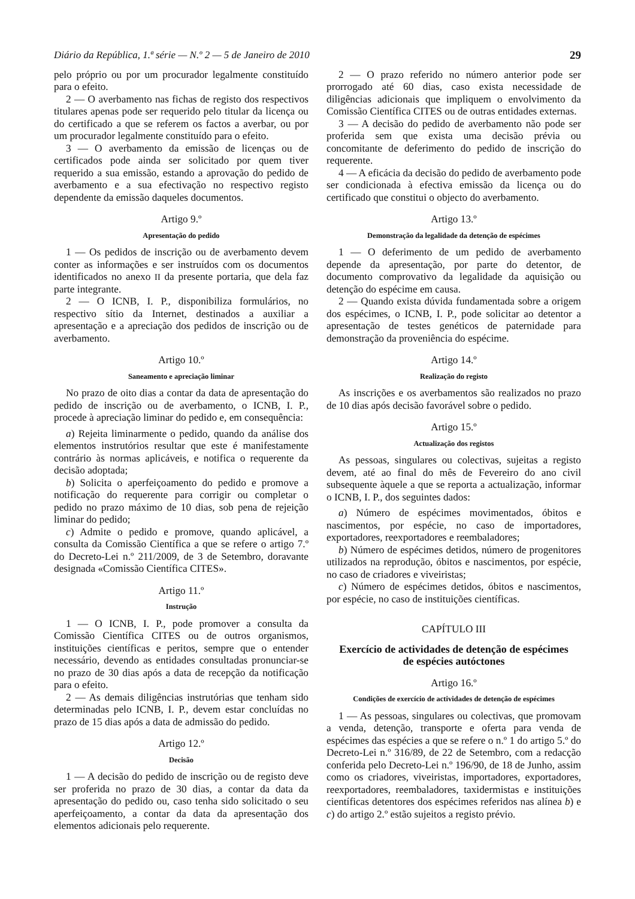Diário da República, 1.ª série — N.º 2 — 5 de Janeiro de 2010 29
pelo próprio ou por um procurador legalmente constituído para o efeito.
2 — O averbamento nas fichas de registo dos respectivos titulares apenas pode ser requerido pelo titular da licença ou do certificado a que se referem os factos a averbar, ou por um procurador legalmente constituído para o efeito.
3 — O averbamento da emissão de licenças ou de certificados pode ainda ser solicitado por quem tiver requerido a sua emissão, estando a aprovação do pedido de averbamento e a sua efectivação no respectivo registo dependente da emissão daqueles documentos.
Artigo 9.º
Apresentação do pedido
1 — Os pedidos de inscrição ou de averbamento devem conter as informações e ser instruídos com os documentos identificados no anexo II da presente portaria, que dela faz parte integrante.
2 — O ICNB, I. P., disponibiliza formulários, no respectivo sítio da Internet, destinados a auxiliar a apresentação e a apreciação dos pedidos de inscrição ou de averbamento.
Artigo 10.º
Saneamento e apreciação liminar
No prazo de oito dias a contar da data de apresentação do pedido de inscrição ou de averbamento, o ICNB, I. P., procede à apreciação liminar do pedido e, em consequência:
a) Rejeita liminarmente o pedido, quando da análise dos elementos instrutórios resultar que este é manifestamente contrário às normas aplicáveis, e notifica o requerente da decisão adoptada;
b) Solicita o aperfeiçoamento do pedido e promove a notificação do requerente para corrigir ou completar o pedido no prazo máximo de 10 dias, sob pena de rejeição liminar do pedido;
c) Admite o pedido e promove, quando aplicável, a consulta da Comissão Científica a que se refere o artigo 7.º do Decreto-Lei n.º 211/2009, de 3 de Setembro, doravante designada «Comissão Científica CITES».
Artigo 11.º
Instrução
1 — O ICNB, I. P., pode promover a consulta da Comissão Científica CITES ou de outros organismos, instituições científicas e peritos, sempre que o entender necessário, devendo as entidades consultadas pronunciar-se no prazo de 30 dias após a data de recepção da notificação para o efeito.
2 — As demais diligências instrutórias que tenham sido determinadas pelo ICNB, I. P., devem estar concluídas no prazo de 15 dias após a data de admissão do pedido.
Artigo 12.º
Decisão
1 — A decisão do pedido de inscrição ou de registo deve ser proferida no prazo de 30 dias, a contar da data da apresentação do pedido ou, caso tenha sido solicitado o seu aperfeiçoamento, a contar da data da apresentação dos elementos adicionais pelo requerente.
2 — O prazo referido no número anterior pode ser prorrogado até 60 dias, caso exista necessidade de diligências adicionais que impliquem o envolvimento da Comissão Científica CITES ou de outras entidades externas.
3 — A decisão do pedido de averbamento não pode ser proferida sem que exista uma decisão prévia ou concomitante de deferimento do pedido de inscrição do requerente.
4 — A eficácia da decisão do pedido de averbamento pode ser condicionada à efectiva emissão da licença ou do certificado que constitui o objecto do averbamento.
Artigo 13.º
Demonstração da legalidade da detenção de espécimes
1 — O deferimento de um pedido de averbamento depende da apresentação, por parte do detentor, de documento comprovativo da legalidade da aquisição ou detenção do espécime em causa.
2 — Quando exista dúvida fundamentada sobre a origem dos espécimes, o ICNB, I. P., pode solicitar ao detentor a apresentação de testes genéticos de paternidade para demonstração da proveniência do espécime.
Artigo 14.º
Realização do registo
As inscrições e os averbamentos são realizados no prazo de 10 dias após decisão favorável sobre o pedido.
Artigo 15.º
Actualização dos registos
As pessoas, singulares ou colectivas, sujeitas a registo devem, até ao final do mês de Fevereiro do ano civil subsequente àquele a que se reporta a actualização, informar o ICNB, I. P., dos seguintes dados:
a) Número de espécimes movimentados, óbitos e nascimentos, por espécie, no caso de importadores, exportadores, reexportadores e reembaladores;
b) Número de espécimes detidos, número de progenitores utilizados na reprodução, óbitos e nascimentos, por espécie, no caso de criadores e viveiristas;
c) Número de espécimes detidos, óbitos e nascimentos, por espécie, no caso de instituições científicas.
CAPÍTULO III
Exercício de actividades de detenção de espécimes
de espécies autóctones
Artigo 16.º
Condições de exercício de actividades de detenção de espécimes
1 — As pessoas, singulares ou colectivas, que promovam a venda, detenção, transporte e oferta para venda de espécimes das espécies a que se refere o n.º 1 do artigo 5.º do Decreto-Lei n.º 316/89, de 22 de Setembro, com a redacção conferida pelo Decreto-Lei n.º 196/90, de 18 de Junho, assim como os criadores, viveiristas, importadores, exportadores, reexportadores, reembaladores, taxidermistas e instituições científicas detentores dos espécimes referidos nas alínea b) e c) do artigo 2.º estão sujeitos a registo prévio.